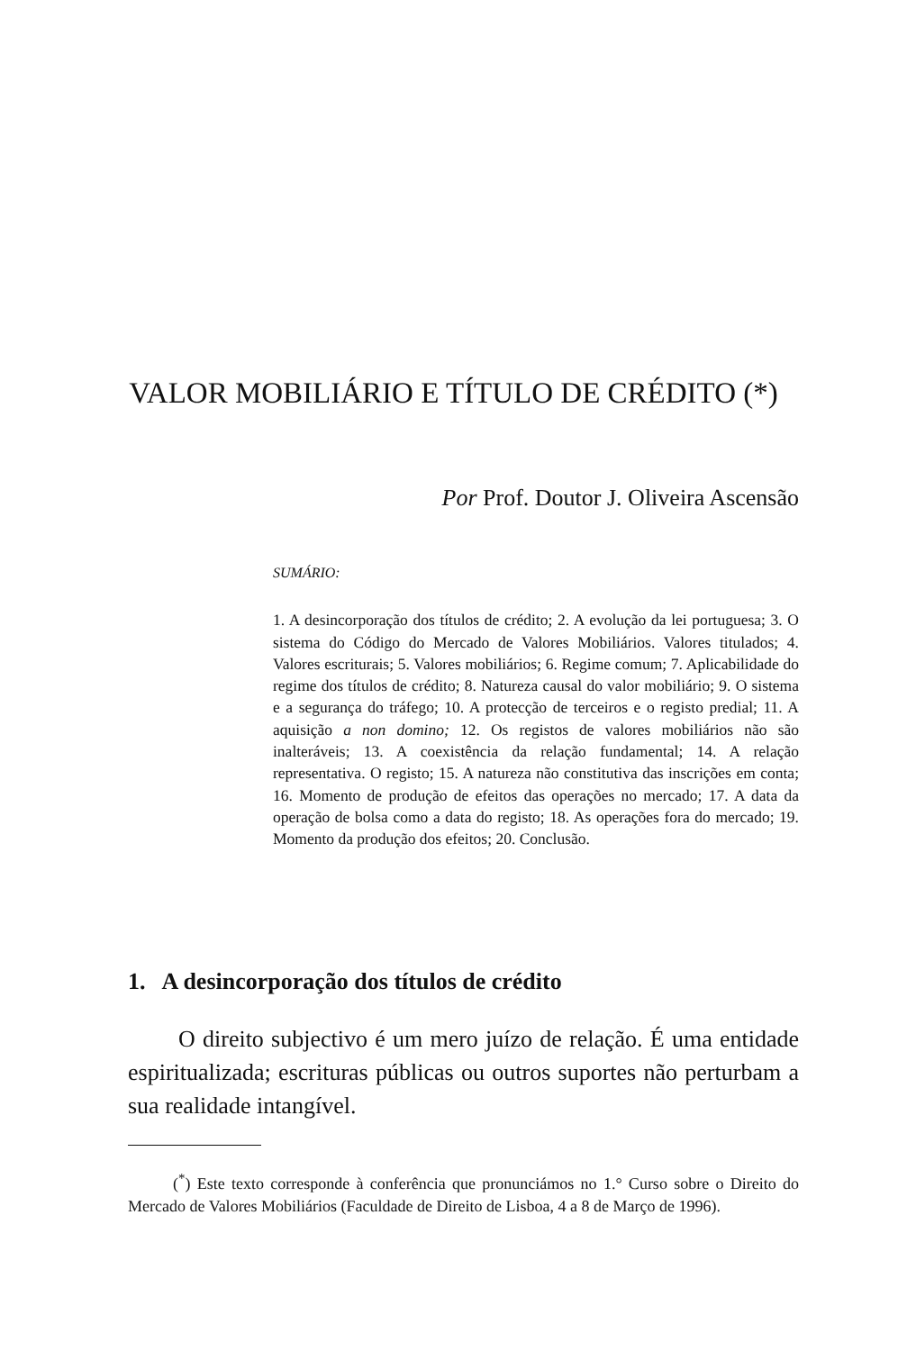VALOR MOBILIÁRIO E TÍTULO DE CRÉDITO (*)
Por Prof. Doutor J. Oliveira Ascensão
SUMÁRIO:
1. A desincorporação dos títulos de crédito; 2. A evolução da lei portuguesa; 3. O sistema do Código do Mercado de Valores Mobiliários. Valores titulados; 4. Valores escriturais; 5. Valores mobiliários; 6. Regime comum; 7. Aplicabilidade do regime dos títulos de crédito; 8. Natureza causal do valor mobiliário; 9. O sistema e a segurança do tráfego; 10. A protecção de terceiros e o registo predial; 11. A aquisição a non domino; 12. Os registos de valores mobiliários não são inalteráveis; 13. A coexistência da relação fundamental; 14. A relação representativa. O registo; 15. A natureza não constitutiva das inscrições em conta; 16. Momento de produção de efeitos das operações no mercado; 17. A data da operação de bolsa como a data do registo; 18. As operações fora do mercado; 19. Momento da produção dos efeitos; 20. Conclusão.
1. A desincorporação dos títulos de crédito
O direito subjectivo é um mero juízo de relação. É uma entidade espiritualizada; escrituras públicas ou outros suportes não perturbam a sua realidade intangível.
(<sup>*</sup>) Este texto corresponde à conferência que pronunciámos no 1.° Curso sobre o Direito do Mercado de Valores Mobiliários (Faculdade de Direito de Lisboa, 4 a 8 de Março de 1996).